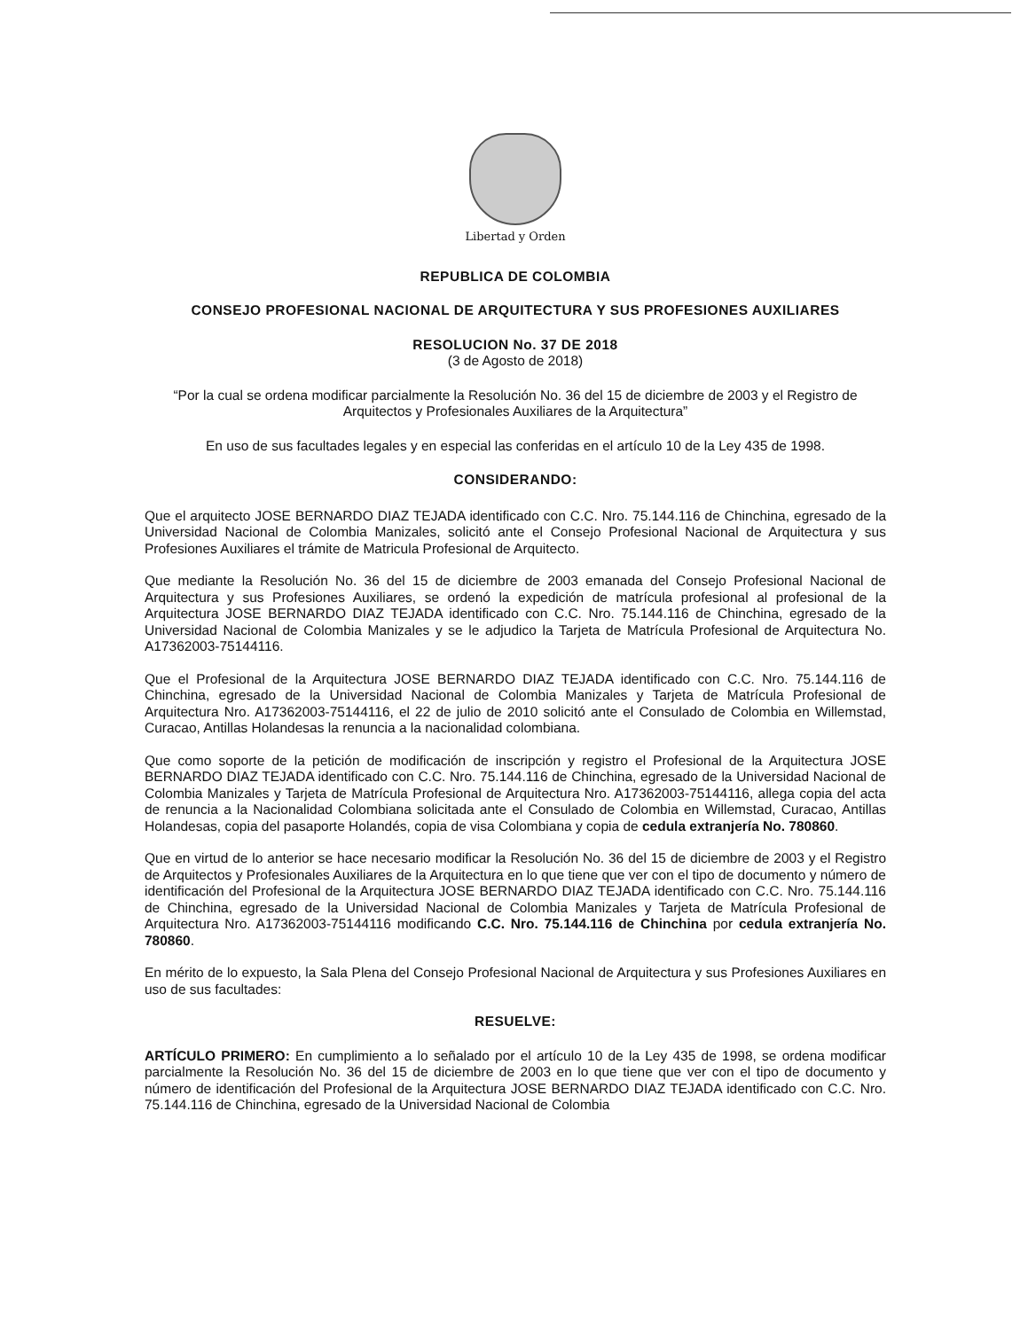Libertad y Orden
REPUBLICA DE COLOMBIA
CONSEJO PROFESIONAL NACIONAL DE ARQUITECTURA Y SUS PROFESIONES AUXILIARES
RESOLUCION No. 37 DE 2018
(3 de Agosto de 2018)
“Por la cual se ordena modificar parcialmente la Resolución No. 36 del 15 de diciembre de 2003 y el Registro de Arquitectos y Profesionales Auxiliares de la Arquitectura”
En uso de sus facultades legales y en especial las conferidas en el artículo 10 de la Ley 435 de 1998.
CONSIDERANDO:
Que el arquitecto JOSE BERNARDO DIAZ TEJADA identificado con C.C. Nro. 75.144.116 de Chinchina, egresado de la Universidad Nacional de Colombia Manizales, solicitó ante el Consejo Profesional Nacional de Arquitectura y sus Profesiones Auxiliares el trámite de Matricula Profesional de Arquitecto.
Que mediante la Resolución No. 36 del 15 de diciembre de 2003 emanada del Consejo Profesional Nacional de Arquitectura y sus Profesiones Auxiliares, se ordenó la expedición de matrícula profesional al profesional de la Arquitectura JOSE BERNARDO DIAZ TEJADA identificado con C.C. Nro. 75.144.116 de Chinchina, egresado de la Universidad Nacional de Colombia Manizales y se le adjudico la Tarjeta de Matrícula Profesional de Arquitectura No. A17362003-75144116.
Que el Profesional de la Arquitectura JOSE BERNARDO DIAZ TEJADA identificado con C.C. Nro. 75.144.116 de Chinchina, egresado de la Universidad Nacional de Colombia Manizales y Tarjeta de Matrícula Profesional de Arquitectura Nro. A17362003-75144116, el 22 de julio de 2010 solicitó ante el Consulado de Colombia en Willemstad, Curacao, Antillas Holandesas la renuncia a la nacionalidad colombiana.
Que como soporte de la petición de modificación de inscripción y registro el Profesional de la Arquitectura JOSE BERNARDO DIAZ TEJADA identificado con C.C. Nro. 75.144.116 de Chinchina, egresado de la Universidad Nacional de Colombia Manizales y Tarjeta de Matrícula Profesional de Arquitectura Nro. A17362003-75144116, allega copia del acta de renuncia a la Nacionalidad Colombiana solicitada ante el Consulado de Colombia en Willemstad, Curacao, Antillas Holandesas, copia del pasaporte Holandés, copia de visa Colombiana y copia de cedula extranjería No. 780860.
Que en virtud de lo anterior se hace necesario modificar la Resolución No. 36 del 15 de diciembre de 2003 y el Registro de Arquitectos y Profesionales Auxiliares de la Arquitectura en lo que tiene que ver con el tipo de documento y número de identificación del Profesional de la Arquitectura JOSE BERNARDO DIAZ TEJADA identificado con C.C. Nro. 75.144.116 de Chinchina, egresado de la Universidad Nacional de Colombia Manizales y Tarjeta de Matrícula Profesional de Arquitectura Nro. A17362003-75144116 modificando C.C. Nro. 75.144.116 de Chinchina por cedula extranjería No. 780860.
En mérito de lo expuesto, la Sala Plena del Consejo Profesional Nacional de Arquitectura y sus Profesiones Auxiliares en uso de sus facultades:
RESUELVE:
ARTÍCULO PRIMERO: En cumplimiento a lo señalado por el artículo 10 de la Ley 435 de 1998, se ordena modificar parcialmente la Resolución No. 36 del 15 de diciembre de 2003 en lo que tiene que ver con el tipo de documento y número de identificación del Profesional de la Arquitectura JOSE BERNARDO DIAZ TEJADA identificado con C.C. Nro. 75.144.116 de Chinchina, egresado de la Universidad Nacional de Colombia